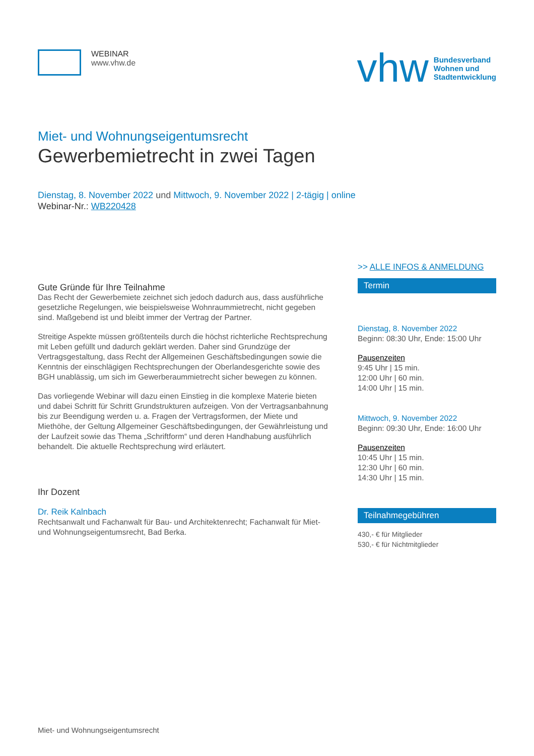WEBINAR
www.vhw.de
vhw Bundesverband
Wohnen und
Stadtentwicklung
Miet- und Wohnungseigentumsrecht
Gewerbemietrecht in zwei Tagen
Dienstag, 8. November 2022 und Mittwoch, 9. November 2022 | 2-tägig | online
Webinar-Nr.: WB220428
Gute Gründe für Ihre Teilnahme
Das Recht der Gewerbemiete zeichnet sich jedoch dadurch aus, dass ausführliche gesetzliche Regelungen, wie beispielsweise Wohnraummietrecht, nicht gegeben sind. Maßgebend ist und bleibt immer der Vertrag der Partner.
Streitige Aspekte müssen größtenteils durch die höchst richterliche Rechtsprechung mit Leben gefüllt und dadurch geklärt werden. Daher sind Grundzüge der Vertragsgestaltung, dass Recht der Allgemeinen Geschäftsbedingungen sowie die Kenntnis der einschlägigen Rechtsprechungen der Oberlandesgerichte sowie des BGH unablässig, um sich im Gewerberaummietrecht sicher bewegen zu können.
Das vorliegende Webinar will dazu einen Einstieg in die komplexe Materie bieten und dabei Schritt für Schritt Grundstrukturen aufzeigen. Von der Vertragsanbahnung bis zur Beendigung werden u. a. Fragen der Vertragsformen, der Miete und Miethöhe, der Geltung Allgemeiner Geschäftsbedingungen, der Gewährleistung und der Laufzeit sowie das Thema „Schriftform“ und deren Handhabung ausführlich behandelt. Die aktuelle Rechtsprechung wird erläutert.
Ihr Dozent
Dr. Reik Kalnbach
Rechtsanwalt und Fachanwalt für Bau- und Architektenrecht; Fachanwalt für Miet- und Wohnungseigentumsrecht, Bad Berka.
>> ALLE INFOS & ANMELDUNG
Termin
Dienstag, 8. November 2022
Beginn: 08:30 Uhr, Ende: 15:00 Uhr
Pausenzeiten
9:45 Uhr | 15 min.
12:00 Uhr | 60 min.
14:00 Uhr | 15 min.
Mittwoch, 9. November 2022
Beginn: 09:30 Uhr, Ende: 16:00 Uhr
Pausenzeiten
10:45 Uhr | 15 min.
12:30 Uhr | 60 min.
14:30 Uhr | 15 min.
Teilnahmegebühren
430,- € für Mitglieder
530,- € für Nichtmitglieder
Miet- und Wohnungseigentumsrecht